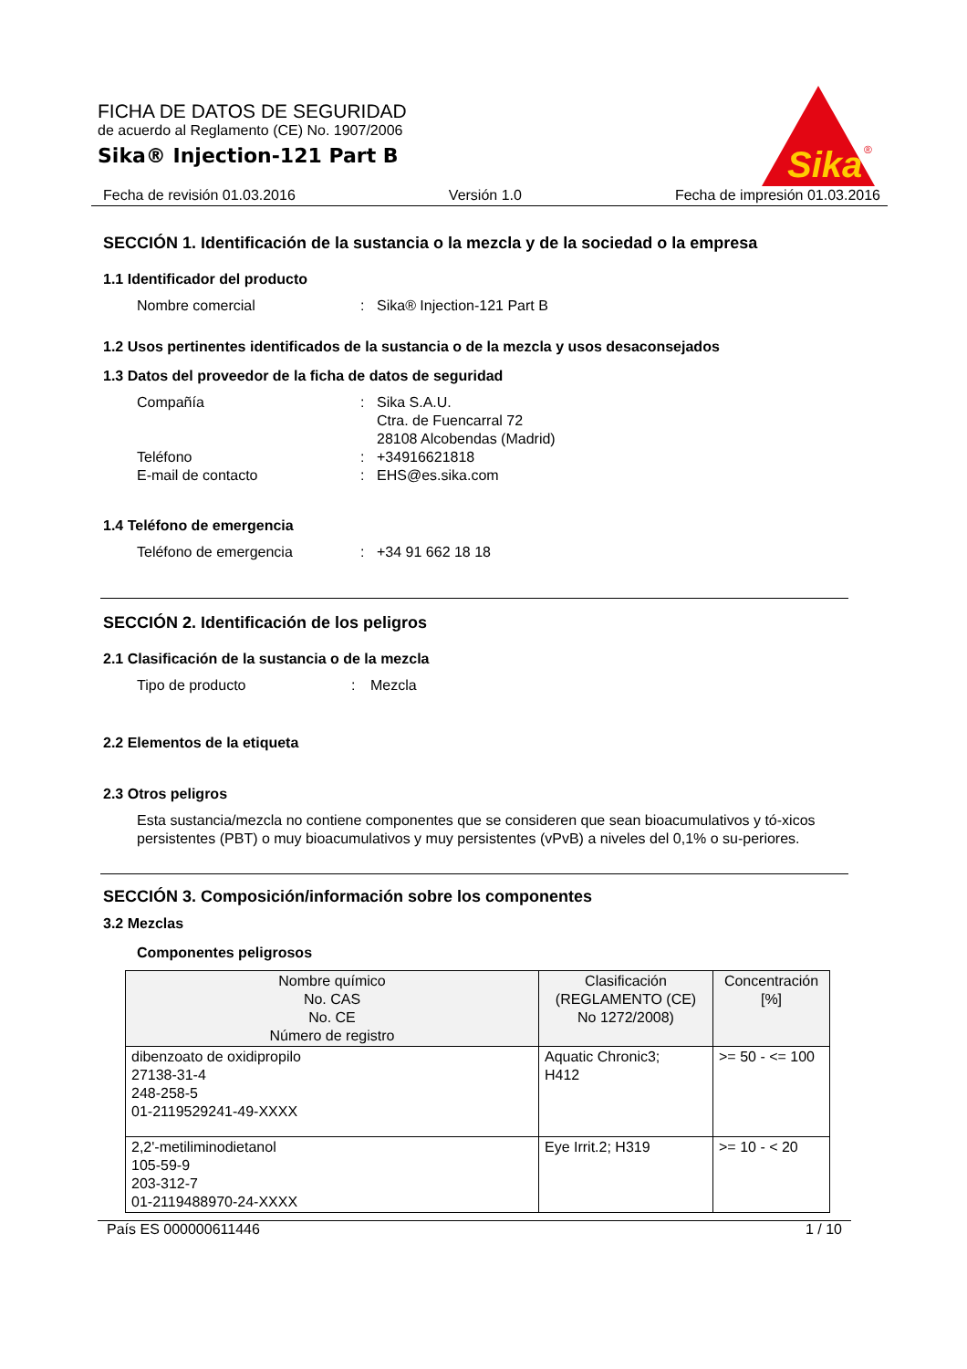Sika
®
FICHA DE DATOS DE SEGURIDAD
de acuerdo al Reglamento (CE) No. 1907/2006
Sika® Injection-121 Part B
Fecha de revisión 01.03.2016 Versión 1.0 Fecha de impresión 01.03.2016
SECCIÓN 1. Identificación de la sustancia o la mezcla y de la sociedad o la empresa
1.1 Identificador del producto
Nombre comercial: Sika® Injection-121 Part B
1.2 Usos pertinentes identificados de la sustancia o de la mezcla y usos desaconsejados
1.3 Datos del proveedor de la ficha de datos de seguridad
Compañía: Sika S.A.U.
Ctra. de Fuencarral 72
28108 Alcobendas (Madrid)
Teléfono: +34916621818
E-mail de contacto: EHS@es.sika.com
1.4 Teléfono de emergencia
Teléfono de emergencia: +34 91 662 18 18
SECCIÓN 2. Identificación de los peligros
2.1 Clasificación de la sustancia o de la mezcla
Tipo de producto: Mezcla
2.2 Elementos de la etiqueta
2.3 Otros peligros
Esta sustancia/mezcla no contiene componentes que se consideren que sean bioacumulativos y tó-xicos persistentes (PBT) o muy bioacumulativos y muy persistentes (vPvB) a niveles del 0,1% o su-periores.
SECCIÓN 3. Composición/información sobre los componentes
3.2 Mezclas
Componentes peligrosos
| Nombre químico No. CAS No. CE Número de registro | Clasificación (REGLAMENTO (CE) No 1272/2008) | Concentración [%] |
| --- | --- | --- |
| dibenzoato de oxidipropilo 27138-31-4 248-258-5 01-2119529241-49-XXXX | Aquatic Chronic3; H412 | >= 50 - <= 100 |
| 2,2'-metiliminodietanol 105-59-9 203-312-7 01-2119488970-24-XXXX | Eye Irrit.2; H319 | >= 10 - < 20 |
País ES 000000611446 1 / 10